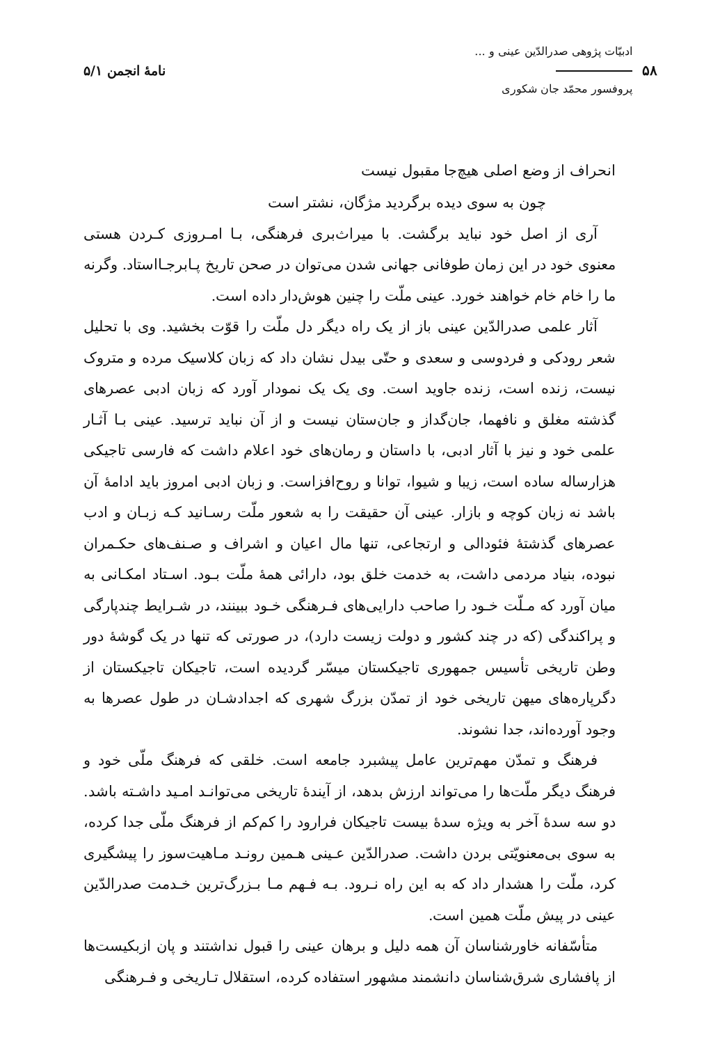۵۸
ادبیّات پژوهی صدرالدّین عینی و ...
پروفسور محمّد جان شکوری
نامهٔ انجمن ۵/۱
انحراف از وضع اصلی هیچ‌جا مقبول نیست
چون به سوی دیده برگردید مژگان، نشتر است
آری از اصل خود نباید برگشت. با میراث‌بری فرهنگی، بـا امـروزی کـردن هستی معنوی خود در این زمان طوفانی جهانی شدن می‌توان در صحن تاریخ پـابرجـااستاد. وگرنه ما را خام خام خواهند خورد. عینی ملّت را چنین هوش‌دار داده است.
آثار علمی صدرالدّین عینی باز از یک راه دیگر دل ملّت را قوّت بخشید. وی با تحلیل شعر رودکی و فردوسی و سعدی و حتّی بیدل نشان داد که زبان کلاسیک مرده و متروک نیست، زنده است، زنده جاوید است. وی یک یک نمودار آورد که زبان ادبی عصرهای گذشته مغلق و نافهما، جان‌گداز و جان‌ستان نیست و از آن نباید ترسید. عینی بـا آثـار علمی خود و نیز با آثار ادبی، با داستان و رمان‌های خود اعلام داشت که فارسی تاجیکی هزارساله ساده است، زیبا و شیوا، توانا و روح‌افزاست. و زبان ادبی امروز باید ادامهٔ آن باشد نه زبان کوچه و بازار. عینی آن حقیقت را به شعور ملّت رسـانید کـه زبـان و ادب عصرهای گذشتهٔ فئودالی و ارتجاعی، تنها مال اعیان و اشراف و صـنف‌های حکـمران نبوده، بنیاد مردمی داشت، به خدمت خلق بود، دارائی همهٔ ملّت بـود. اسـتاد امکـانی به میان آورد که مـلّت خـود را صاحب دارایی‌های فـرهنگی خـود ببینند، در شـرایط چندپارگی و پراکندگی (که در چند کشور و دولت زیست دارد)، در صورتی که تنها در یک گوشهٔ دور وطن تاریخی تأسیس جمهوری تاجیکستان میسّر گردیده است، تاجیکان تاجیکستان از دگرپاره‌های میهن تاریخی خود از تمدّن بزرگ شهری که اجدادشـان در طول عصرها به وجود آورده‌اند، جدا نشوند.
فرهنگ و تمدّن مهم‌ترین عامل پیشبرد جامعه است. خلقی که فرهنگ ملّی خود و فرهنگ دیگر ملّت‌ها را می‌تواند ارزش بدهد، از آیندهٔ تاریخی می‌توانـد امـید داشـته باشد. دو سه سدهٔ آخر به ویژه سدهٔ بیست تاجیکان فرارود را کم‌کم از فرهنگ ملّی جدا کرده، به سوی بی‌معنویّتی بردن داشت. صدرالدّین عـینی هـمین رونـد مـاهیت‌سوز را پیشگیری کرد، ملّت را هشدار داد که به این راه نـرود. بـه فـهم مـا بـزرگ‌ترین خـدمت صدرالدّین عینی در پیش ملّت همین است.
متأسّفانه خاورشناسان آن همه دلیل و برهان عینی را قبول نداشتند و پان ازبکیست‌ها از پافشاری شرق‌شناسان دانشمند مشهور استفاده کرده، استقلال تـاریخی و فـرهنگی